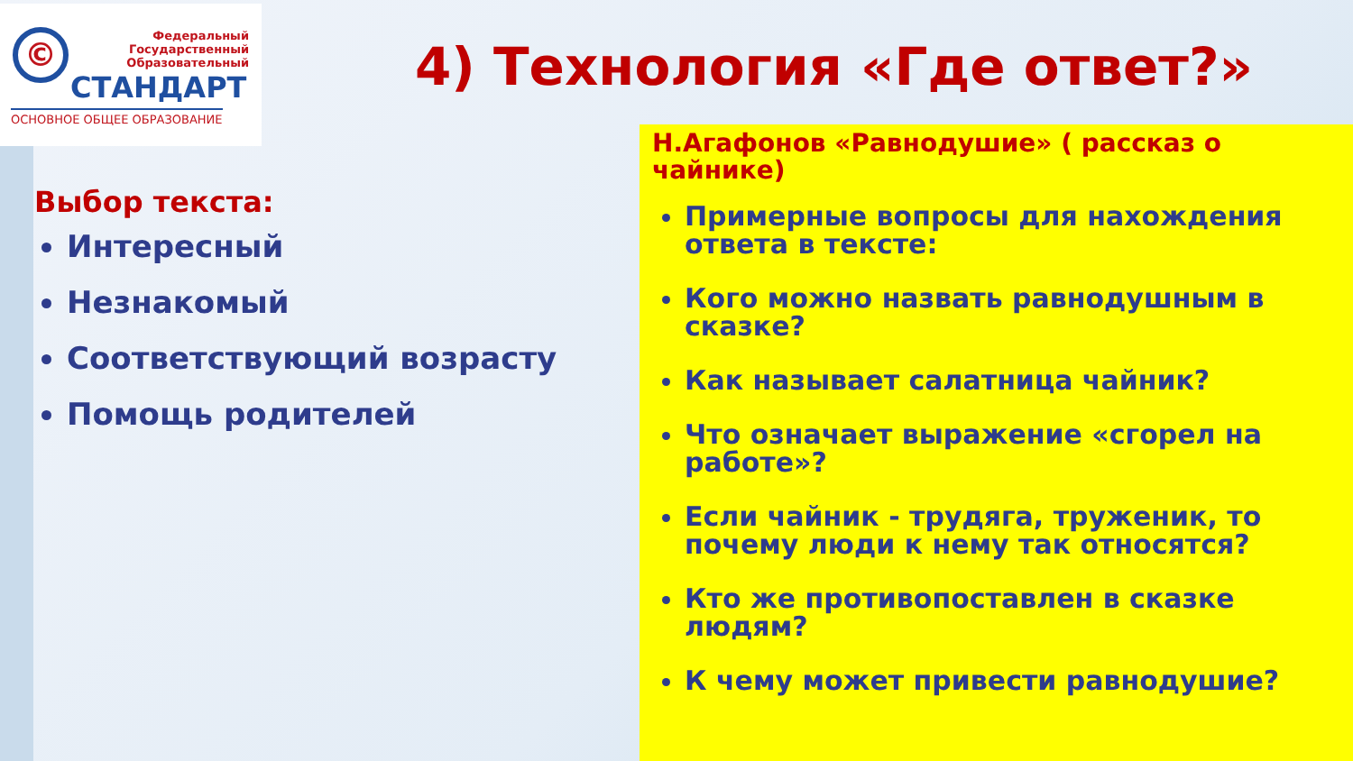©
Федеральный
Государственный
Образовательный
СТАНДАРТ
ОСНОВНОЕ ОБЩЕЕ ОБРАЗОВАНИЕ
4) Технология «Где ответ?»
Выбор текста:
Интересный
Незнакомый
Соответствующий возрасту
Помощь родителей
Н.Агафонов «Равнодушие» ( рассказ о чайнике)
Примерные вопросы для нахождения ответа в тексте:
Кого можно назвать равнодушным в сказке?
Как называет салатница чайник?
Что означает выражение «сгорел на работе»?
Если чайник - трудяга, труженик, то почему люди к нему так относятся?
Кто же противопоставлен в сказке людям?
К чему может привести равнодушие?